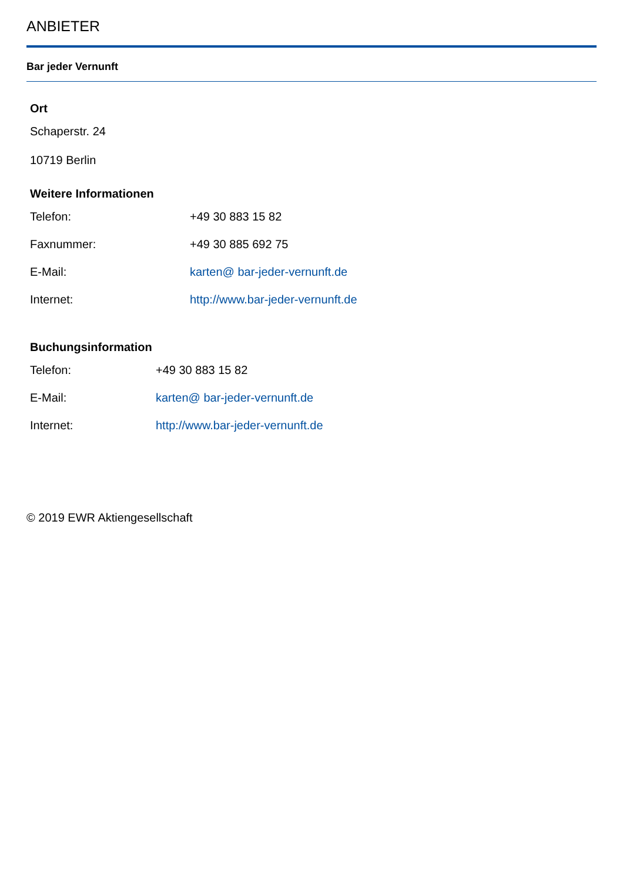ANBIETER
Bar jeder Vernunft
Ort
Schaperstr. 24
10719 Berlin
Weitere Informationen
| Telefon: | +49 30 883 15 82 |
| Faxnummer: | +49 30 885 692 75 |
| E-Mail: | karten@ bar-jeder-vernunft.de |
| Internet: | http://www.bar-jeder-vernunft.de |
Buchungsinformation
| Telefon: | +49 30 883 15 82 |
| E-Mail: | karten@ bar-jeder-vernunft.de |
| Internet: | http://www.bar-jeder-vernunft.de |
© 2019 EWR Aktiengesellschaft